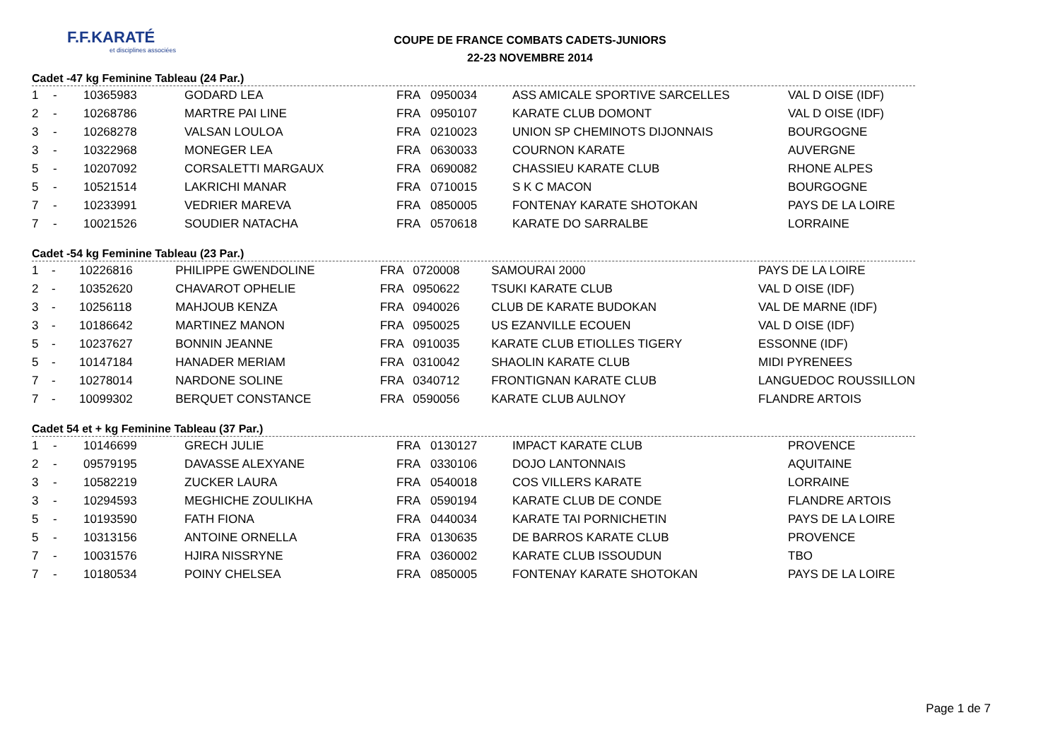F.F.KARATÉ
et disciplines associées
COUPE DE FRANCE COMBATS CADETS-JUNIORS
22-23 NOVEMBRE 2014
Cadet -47 kg Feminine Tableau (24 Par.)
| 1 | - | 10365983 | GODARD LEA | FRA | 0950034 | ASS AMICALE SPORTIVE SARCELLES | VAL D OISE (IDF) |
| 2 | - | 10268786 | MARTRE PAI LINE | FRA | 0950107 | KARATE CLUB DOMONT | VAL D OISE (IDF) |
| 3 | - | 10268278 | VALSAN LOULOA | FRA | 0210023 | UNION SP CHEMINOTS DIJONNAIS | BOURGOGNE |
| 3 | - | 10322968 | MONEGER LEA | FRA | 0630033 | COURNON KARATE | AUVERGNE |
| 5 | - | 10207092 | CORSALETTI MARGAUX | FRA | 0690082 | CHASSIEU KARATE CLUB | RHONE ALPES |
| 5 | - | 10521514 | LAKRICHI MANAR | FRA | 0710015 | S K C MACON | BOURGOGNE |
| 7 | - | 10233991 | VEDRIER MAREVA | FRA | 0850005 | FONTENAY KARATE SHOTOKAN | PAYS DE LA LOIRE |
| 7 | - | 10021526 | SOUDIER NATACHA | FRA | 0570618 | KARATE DO SARRALBE | LORRAINE |
Cadet -54 kg Feminine Tableau (23 Par.)
| 1 | - | 10226816 | PHILIPPE GWENDOLINE | FRA | 0720008 | SAMOURAI 2000 | PAYS DE LA LOIRE |
| 2 | - | 10352620 | CHAVAROT OPHELIE | FRA | 0950622 | TSUKI KARATE CLUB | VAL D OISE (IDF) |
| 3 | - | 10256118 | MAHJOUB KENZA | FRA | 0940026 | CLUB DE KARATE BUDOKAN | VAL DE MARNE (IDF) |
| 3 | - | 10186642 | MARTINEZ MANON | FRA | 0950025 | US EZANVILLE ECOUEN | VAL D OISE (IDF) |
| 5 | - | 10237627 | BONNIN JEANNE | FRA | 0910035 | KARATE CLUB ETIOLLES TIGERY | ESSONNE (IDF) |
| 5 | - | 10147184 | HANADER MERIAM | FRA | 0310042 | SHAOLIN KARATE CLUB | MIDI PYRENEES |
| 7 | - | 10278014 | NARDONE SOLINE | FRA | 0340712 | FRONTIGNAN KARATE CLUB | LANGUEDOC ROUSSILLON |
| 7 | - | 10099302 | BERQUET CONSTANCE | FRA | 0590056 | KARATE CLUB AULNOY | FLANDRE ARTOIS |
Cadet 54 et + kg Feminine Tableau (37 Par.)
| 1 | - | 10146699 | GRECH JULIE | FRA | 0130127 | IMPACT KARATE CLUB | PROVENCE |
| 2 | - | 09579195 | DAVASSE ALEXYANE | FRA | 0330106 | DOJO LANTONNAIS | AQUITAINE |
| 3 | - | 10582219 | ZUCKER LAURA | FRA | 0540018 | COS VILLERS KARATE | LORRAINE |
| 3 | - | 10294593 | MEGHICHE ZOULIKHA | FRA | 0590194 | KARATE CLUB DE CONDE | FLANDRE ARTOIS |
| 5 | - | 10193590 | FATH FIONA | FRA | 0440034 | KARATE TAI PORNICHETIN | PAYS DE LA LOIRE |
| 5 | - | 10313156 | ANTOINE ORNELLA | FRA | 0130635 | DE BARROS KARATE CLUB | PROVENCE |
| 7 | - | 10031576 | HJIRA NISSRYNE | FRA | 0360002 | KARATE CLUB ISSOUDUN | TBO |
| 7 | - | 10180534 | POINY CHELSEA | FRA | 0850005 | FONTENAY KARATE SHOTOKAN | PAYS DE LA LOIRE |
Page 1 de 7